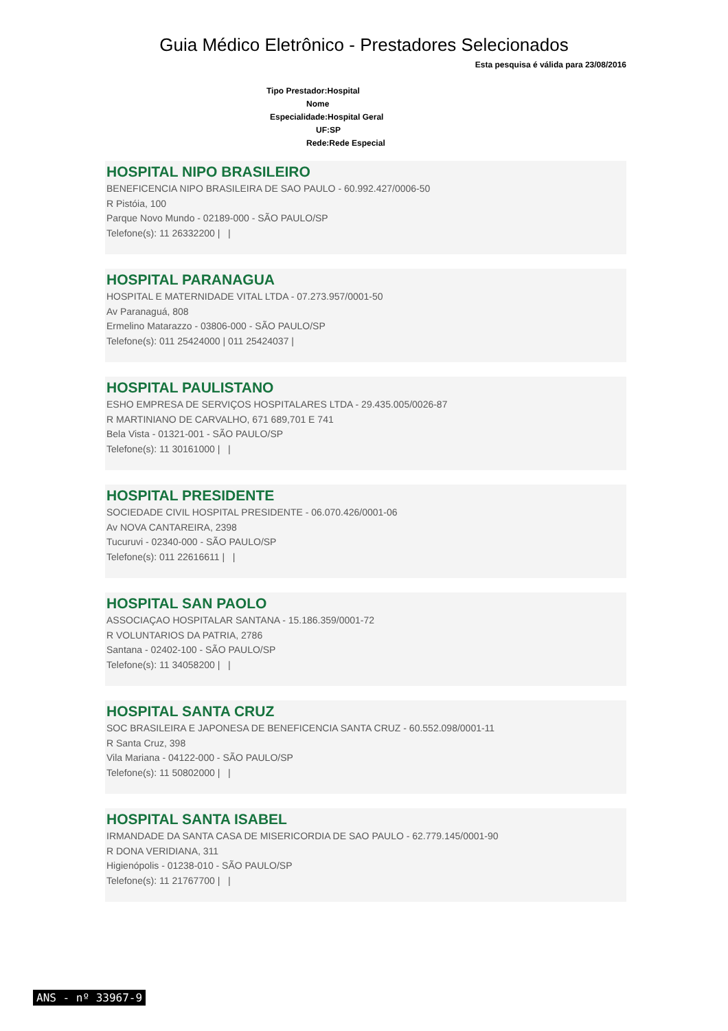Guia Médico Eletrônico - Prestadores Selecionados
Esta pesquisa é válida para 23/08/2016
Tipo Prestador:Hospital
Nome
Especialidade:Hospital Geral
UF:SP
Rede:Rede Especial
HOSPITAL NIPO BRASILEIRO
BENEFICENCIA NIPO BRASILEIRA DE SAO PAULO - 60.992.427/0006-50
R Pistóia, 100
Parque Novo Mundo - 02189-000 - SÃO PAULO/SP
Telefone(s): 11 26332200 | |
HOSPITAL PARANAGUA
HOSPITAL E MATERNIDADE VITAL LTDA - 07.273.957/0001-50
Av Paranaguá, 808
Ermelino Matarazzo - 03806-000 - SÃO PAULO/SP
Telefone(s): 011 25424000 | 011 25424037 |
HOSPITAL PAULISTANO
ESHO EMPRESA DE SERVIÇOS HOSPITALARES LTDA - 29.435.005/0026-87
R MARTINIANO DE CARVALHO, 671 689,701 E 741
Bela Vista - 01321-001 - SÃO PAULO/SP
Telefone(s): 11 30161000 | |
HOSPITAL PRESIDENTE
SOCIEDADE CIVIL HOSPITAL PRESIDENTE - 06.070.426/0001-06
Av NOVA CANTAREIRA, 2398
Tucuruvi - 02340-000 - SÃO PAULO/SP
Telefone(s): 011 22616611 | |
HOSPITAL SAN PAOLO
ASSOCIAÇAO HOSPITALAR SANTANA - 15.186.359/0001-72
R VOLUNTARIOS DA PATRIA, 2786
Santana - 02402-100 - SÃO PAULO/SP
Telefone(s): 11 34058200 | |
HOSPITAL SANTA CRUZ
SOC BRASILEIRA E JAPONESA DE BENEFICENCIA SANTA CRUZ - 60.552.098/0001-11
R Santa Cruz, 398
Vila Mariana - 04122-000 - SÃO PAULO/SP
Telefone(s): 11 50802000 | |
HOSPITAL SANTA ISABEL
IRMANDADE DA SANTA CASA DE MISERICORDIA DE SAO PAULO - 62.779.145/0001-90
R DONA VERIDIANA, 311
Higienópolis - 01238-010 - SÃO PAULO/SP
Telefone(s): 11 21767700 | |
ANS - nº 33967-9